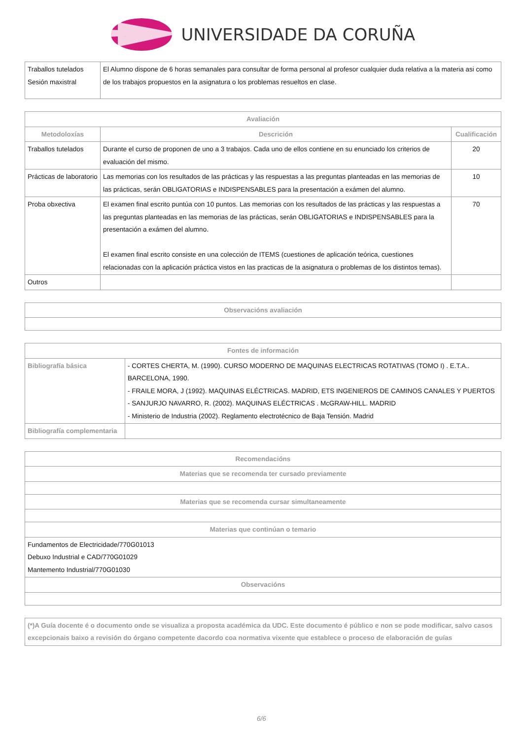UNIVERSIDADE DA CORUÑA
| Traballos tutelados Sesión maxistral | El Alumno dispone de 6 horas semanales para consultar de forma personal al profesor cualquier duda relativa a la materia asi como de los trabajos propuestos en la asignatura o los problemas resueltos en clase. |
| Avaliación | | |
| --- | --- | --- |
| Metodoloxías | Descrición | Cualificación |
| Traballos tutelados | Durante el curso de proponen de uno a 3 trabajos. Cada uno de ellos contiene en su enunciado los criterios de evaluación del mismo. | 20 |
| Prácticas de laboratorio | Las memorias con los resultados de las prácticas y las respuestas a las preguntas planteadas en las memorias de las prácticas, serán OBLIGATORIAS e INDISPENSABLES para la presentación a exámen del alumno. | 10 |
| Proba obxectiva | El examen final escrito puntúa con 10 puntos. Las memorias con los resultados de las prácticas y las respuestas a las preguntas planteadas en las memorias de las prácticas, serán OBLIGATORIAS e INDISPENSABLES para la presentación a exámen del alumno. El examen final escrito consiste en una colección de ITEMS (cuestiones de aplicación teórica, cuestiones relacionadas con la aplicación práctica vistos en las practicas de la asignatura o problemas de los distintos temas). | 70 |
| Outros | | |
| Observacións avaliación |
| --- |
| Fontes de información | |
| --- | --- |
| Bibliografía básica | - CORTES CHERTA, M. (1990). CURSO MODERNO DE MAQUINAS ELECTRICAS ROTATIVAS (TOMO I) . E.T.A.. BARCELONA, 1990. - FRAILE MORA, J (1992). MAQUINAS ELÉCTRICAS. MADRID, ETS INGENIEROS DE CAMINOS CANALES Y PUERTOS - SANJURJO NAVARRO, R. (2002). MAQUINAS ELÉCTRICAS . McGRAW-HILL. MADRID - Ministerio de Industria (2002). Reglamento electrotécnico de Baja Tensión. Madrid |
| Bibliografía complementaria | |
| Recomendacións |
| --- |
| Materias que se recomenda ter cursado previamente |
| Materias que se recomenda cursar simultaneamente |
| Materias que continúan o temario |
| Fundamentos de Electricidade/770G01013 Debuxo Industrial e CAD/770G01029 Mantemento Industrial/770G01030 |
| Observacións |
| (*)A Guía docente é o documento onde se visualiza a proposta académica da UDC. Este documento é público e non se pode modificar, salvo casos excepcionais baixo a revisión do órgano competente dacordo coa normativa vixente que establece o proceso de elaboración de guías |
6/6